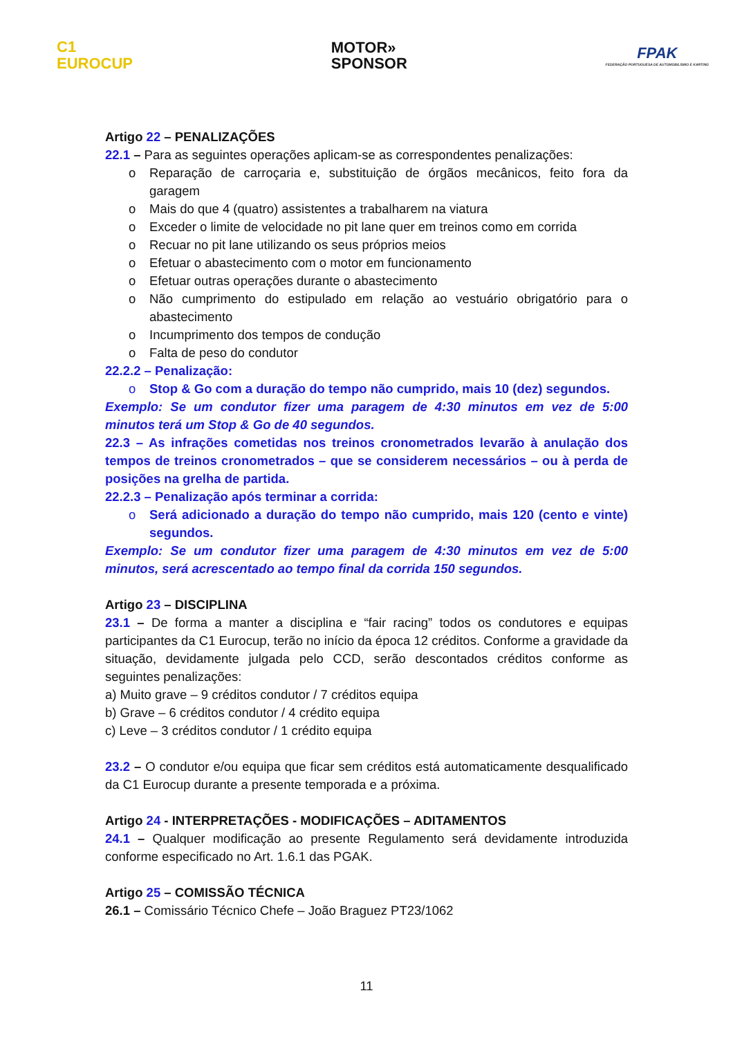C1
EUROCUP
MOTOR»
SPONSOR
FPAK
FEDERAÇÃO PORTUGUESA DE AUTOMOBILISMO E KARTING
Artigo 22 – PENALIZAÇÕES
22.1 – Para as seguintes operações aplicam-se as correspondentes penalizações:
o Reparação de carroçaria e, substituição de órgãos mecânicos, feito fora da garagem
o Mais do que 4 (quatro) assistentes a trabalharem na viatura
o Exceder o limite de velocidade no pit lane quer em treinos como em corrida
o Recuar no pit lane utilizando os seus próprios meios
o Efetuar o abastecimento com o motor em funcionamento
o Efetuar outras operações durante o abastecimento
o Não cumprimento do estipulado em relação ao vestuário obrigatório para o abastecimento
o Incumprimento dos tempos de condução
o Falta de peso do condutor
22.2.2 – Penalização:
o Stop & Go com a duração do tempo não cumprido, mais 10 (dez) segundos.
Exemplo: Se um condutor fizer uma paragem de 4:30 minutos em vez de 5:00 minutos terá um Stop & Go de 40 segundos.
22.3 – As infrações cometidas nos treinos cronometrados levarão à anulação dos tempos de treinos cronometrados – que se considerem necessários – ou à perda de posições na grelha de partida.
22.2.3 – Penalização após terminar a corrida:
o Será adicionado a duração do tempo não cumprido, mais 120 (cento e vinte) segundos.
Exemplo: Se um condutor fizer uma paragem de 4:30 minutos em vez de 5:00 minutos, será acrescentado ao tempo final da corrida 150 segundos.
Artigo 23 – DISCIPLINA
23.1 – De forma a manter a disciplina e “fair racing” todos os condutores e equipas participantes da C1 Eurocup, terão no início da época 12 créditos. Conforme a gravidade da situação, devidamente julgada pelo CCD, serão descontados créditos conforme as seguintes penalizações:
a) Muito grave – 9 créditos condutor / 7 créditos equipa
b) Grave – 6 créditos condutor / 4 crédito equipa
c) Leve – 3 créditos condutor / 1 crédito equipa
23.2 – O condutor e/ou equipa que ficar sem créditos está automaticamente desqualificado da C1 Eurocup durante a presente temporada e a próxima.
Artigo 24 - INTERPRETAÇÕES - MODIFICAÇÕES – ADITAMENTOS
24.1 – Qualquer modificação ao presente Regulamento será devidamente introduzida conforme especificado no Art. 1.6.1 das PGAK.
Artigo 25 – COMISSÃO TÉCNICA
26.1 – Comissário Técnico Chefe – João Braguez PT23/1062
11